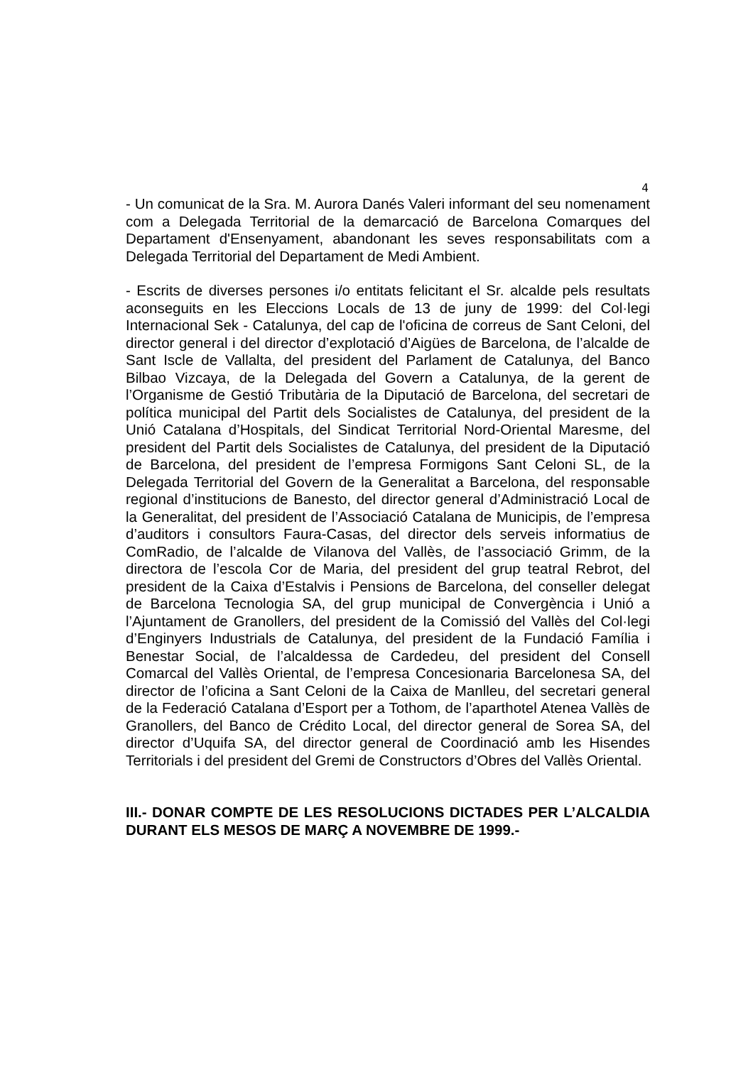4
- Un comunicat de la Sra. M. Aurora Danés Valeri informant del seu nomenament com a Delegada Territorial de la demarcació de Barcelona Comarques del Departament d'Ensenyament, abandonant les seves responsabilitats com a Delegada Territorial del Departament de Medi Ambient.
- Escrits de diverses persones i/o entitats felicitant el Sr. alcalde pels resultats aconseguits en les Eleccions Locals de 13 de juny de 1999: del Col·legi Internacional Sek - Catalunya, del cap de l'oficina de correus de Sant Celoni, del director general i del director d’explotació d’Aigües de Barcelona, de l’alcalde de Sant Iscle de Vallalta, del president del Parlament de Catalunya, del Banco Bilbao Vizcaya, de la Delegada del Govern a Catalunya, de la gerent de l’Organisme de Gestió Tributària de la Diputació de Barcelona, del secretari de política municipal del Partit dels Socialistes de Catalunya, del president de la Unió Catalana d’Hospitals, del Sindicat Territorial Nord-Oriental Maresme, del president del Partit dels Socialistes de Catalunya, del president de la Diputació de Barcelona, del president de l’empresa Formigons Sant Celoni SL, de la Delegada Territorial del Govern de la Generalitat a Barcelona, del responsable regional d’institucions de Banesto, del director general d’Administració Local de la Generalitat, del president de l’Associació Catalana de Municipis, de l’empresa d’auditors i consultors Faura-Casas, del director dels serveis informatius de ComRadio, de l’alcalde de Vilanova del Vallès, de l’associació Grimm, de la directora de l’escola Cor de Maria, del president del grup teatral Rebrot, del president de la Caixa d’Estalvis i Pensions de Barcelona, del conseller delegat de Barcelona Tecnologia SA, del grup municipal de Convergència i Unió a l’Ajuntament de Granollers, del president de la Comissió del Vallès del Col·legi d’Enginyers Industrials de Catalunya, del president de la Fundació Família i Benestar Social, de l’alcaldessa de Cardedeu, del president del Consell Comarcal del Vallès Oriental, de l’empresa Concesionaria Barcelonesa SA, del director de l’oficina a Sant Celoni de la Caixa de Manlleu, del secretari general de la Federació Catalana d’Esport per a Tothom, de l’aparthotel Atenea Vallès de Granollers, del Banco de Crédito Local, del director general de Sorea SA, del director d’Uquifa SA, del director general de Coordinació amb les Hisendes Territorials i del president del Gremi de Constructors d’Obres del Vallès Oriental.
III.- DONAR COMPTE DE LES RESOLUCIONS DICTADES PER L’ALCALDIA DURANT ELS MESOS DE MARÇ A NOVEMBRE DE 1999.-